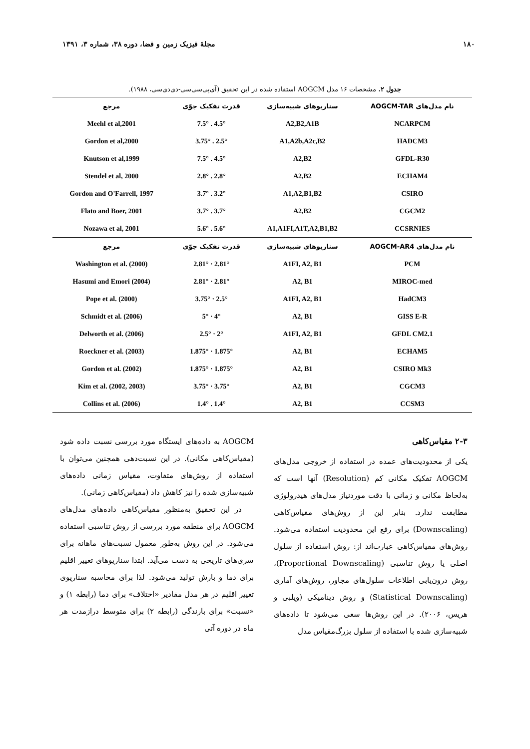۱۸۰ مجلهٔ فیزیک زمین و فضا، دوره ۳۸، شماره ۳، ۱۳۹۱
جدول ۲. مشخصات ۱۶ مدل AOGCM استفاده شده در این تحقیق (آی‌پی‌سی‌سی-دی‌دی‌سی، ۱۹۸۸).
| نام مدل‌های AOGCM-TAR | سناریوهای شبیه‌سازی | قدرت تفکیک جوّی | مرجع |
| --- | --- | --- | --- |
| NCARPCM | A2,B2,A1B | 4.5° . 7.5° | Meehl et al,2001 |
| HADCM3 | A1,A2b,A2c,B2 | 2.5° . 3.75° | Gordon et al,2000 |
| GFDL-R30 | A2,B2 | 4.5° . 7.5° | Knutson et al,1999 |
| ECHAM4 | A2,B2 | 2.8° . 2.8° | Stendel et al, 2000 |
| CSIRO | A1,A2,B1,B2 | 3.2° . 3.7° | Gordon and O'Farrell, 1997 |
| CGCM2 | A2,B2 | 3.7° . 3.7° | Flato and Boer, 2001 |
| CCSRNIES | A1,A1FI,A1T,A2,B1,B2 | 5.6° . 5.6° | Nozawa et al, 2001 |
| نام مدل‌های AOGCM-AR4 | سناریوهای شبیه‌سازی | قدرت تفکیک جوّی | مرجع |
| PCM | A1FI, A2, B1 | 2.81° · 2.81° | Washington et al. (2000) |
| MIROC-med | A2, B1 | 2.81° · 2.81° | Hasumi and Emori (2004) |
| HadCM3 | A1FI, A2, B1 | 2.5° · 3.75° | Pope et al. (2000) |
| GISS E-R | A2, B1 | 4° · 5° | Schmidt et al. (2006) |
| GFDL CM2.1 | A1FI, A2, B1 | 2° · 2.5° | Delworth et al. (2006) |
| ECHAM5 | A2, B1 | 1.875° · 1.875° | Roeckner et al. (2003) |
| CSIRO Mk3 | A2, B1 | 1.875° · 1.875° | Gordon et al. (2002) |
| CGCM3 | A2, B1 | 3.75° · 3.75° | Kim et al. (2002, 2003) |
| CCSM3 | A2, B1 | 1.4° . 1.4° | Collins et al. (2006) |
۲-۳ مقیاس‌کاهی
یکی از محدودیت‌های عمده در استفاده از خروجی مدل‌های AOGCM تفکیک مکانی کم (Resolution) آنها است که به‌لحاظ مکانی و زمانی با دقت موردنیاز مدل‌های هیدرولوژی مطابقت ندارد. بنابر این از روش‌های مقیاس‌کاهی (Downscaling) برای رفع این محدودیت استفاده می‌شود. روش‌های مقیاس‌کاهی عبارت‌اند از: روش استفاده از سلول اصلی یا روش تناسبی (Proportional Downscaling)، روش درون‌یابی اطلاعات سلول‌های مجاور، روش‌های آماری (Statistical Downscaling) و روش دینامیکی (ویلبی و هریس، ۲۰۰۶). در این روش‌ها سعی می‌شود تا داده‌های شبیه‌سازی شده با استفاده از سلول بزرگ‌مقیاس مدل
AOGCM به داده‌های ایستگاه مورد بررسی نسبت داده شود (مقیاس‌کاهی مکانی). در این نسبت‌دهی همچنین می‌توان با استفاده از روش‌های متفاوت، مقیاس زمانی داده‌های شبیه‌سازی شده را نیز کاهش داد (مقیاس‌کاهی زمانی).
در این تحقیق به‌منظور مقیاس‌کاهی داده‌های مدل‌های AOGCM برای منطقه مورد بررسی از روش تناسبی استفاده می‌شود. در این روش به‌طور معمول نسبت‌های ماهانه برای سری‌های تاریخی به دست می‌آید. ابتدا سناریوهای تغییر اقلیم برای دما و بارش تولید می‌شود. لذا برای محاسبه سناریوی تغییر اقلیم در هر مدل مقادیر «اختلاف» برای دما (رابطه ۱) و «نسبت» برای بارندگی (رابطه ۲) برای متوسط درازمدت هر ماه در دوره آتی